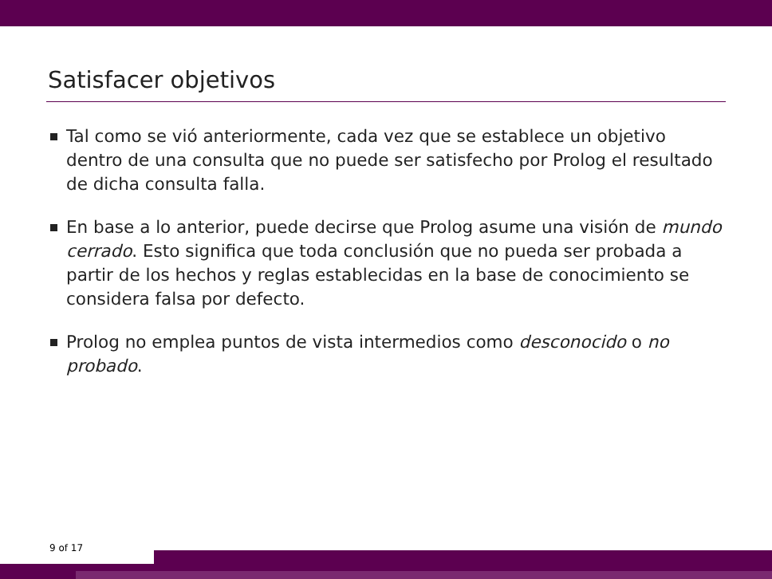Satisfacer objetivos
Tal como se vió anteriormente, cada vez que se establece un objetivo dentro de una consulta que no puede ser satisfecho por Prolog el resultado de dicha consulta falla.
En base a lo anterior, puede decirse que Prolog asume una visión de mundo cerrado. Esto significa que toda conclusión que no pueda ser probada a partir de los hechos y reglas establecidas en la base de conocimiento se considera falsa por defecto.
Prolog no emplea puntos de vista intermedios como desconocido o no probado.
9 of 17